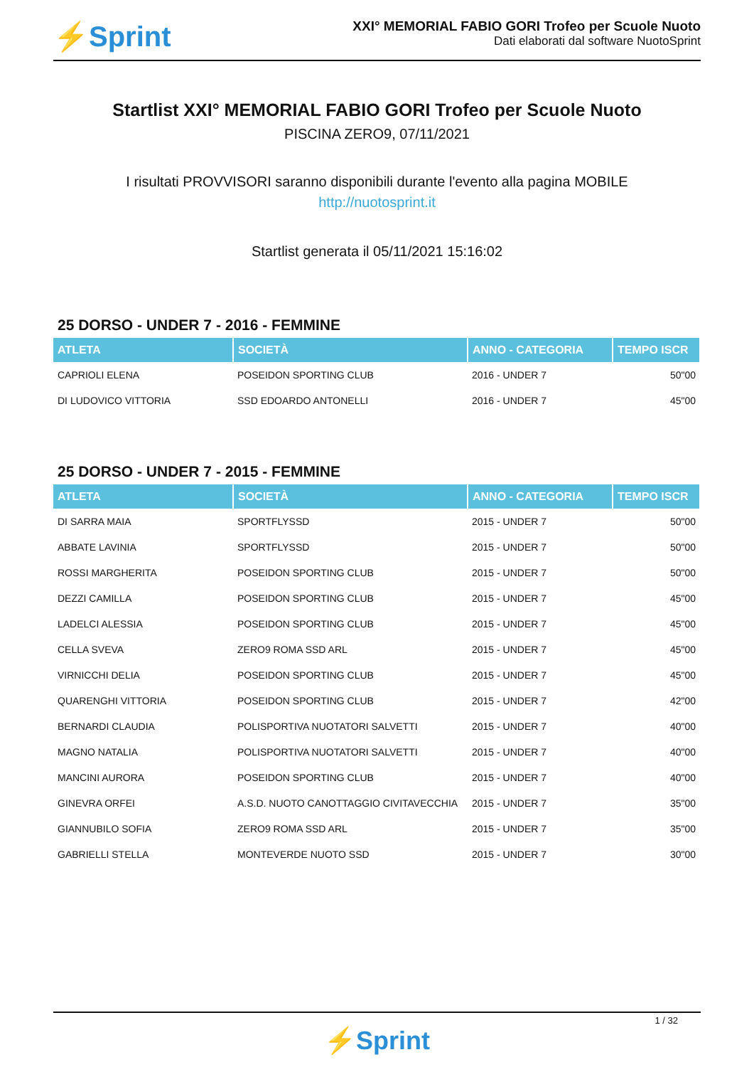⚡Sprint
XXI° MEMORIAL FABIO GORI Trofeo per Scuole Nuoto
Dati elaborati dal software NuotoSprint
Startlist XXI° MEMORIAL FABIO GORI Trofeo per Scuole Nuoto
PISCINA ZERO9, 07/11/2021
I risultati PROVVISORI saranno disponibili durante l'evento alla pagina MOBILE
http://nuotosprint.it
Startlist generata il 05/11/2021 15:16:02
25 DORSO - UNDER 7 - 2016 - FEMMINE
| ATLETA | SOCIETÀ | ANNO - CATEGORIA | TEMPO ISCR |
| --- | --- | --- | --- |
| CAPRIOLI ELENA | POSEIDON SPORTING CLUB | 2016 - UNDER 7 | 50"00 |
| DI LUDOVICO VITTORIA | SSD EDOARDO ANTONELLI | 2016 - UNDER 7 | 45"00 |
25 DORSO - UNDER 7 - 2015 - FEMMINE
| ATLETA | SOCIETÀ | ANNO - CATEGORIA | TEMPO ISCR |
| --- | --- | --- | --- |
| DI SARRA MAIA | SPORTFLYSSD | 2015 - UNDER 7 | 50"00 |
| ABBATE LAVINIA | SPORTFLYSSD | 2015 - UNDER 7 | 50"00 |
| ROSSI MARGHERITA | POSEIDON SPORTING CLUB | 2015 - UNDER 7 | 50"00 |
| DEZZI CAMILLA | POSEIDON SPORTING CLUB | 2015 - UNDER 7 | 45"00 |
| LADELCI ALESSIA | POSEIDON SPORTING CLUB | 2015 - UNDER 7 | 45"00 |
| CELLA SVEVA | ZERO9 ROMA SSD ARL | 2015 - UNDER 7 | 45"00 |
| VIRNICCHI DELIA | POSEIDON SPORTING CLUB | 2015 - UNDER 7 | 45"00 |
| QUARENGHI VITTORIA | POSEIDON SPORTING CLUB | 2015 - UNDER 7 | 42"00 |
| BERNARDI CLAUDIA | POLISPORTIVA NUOTATORI SALVETTI | 2015 - UNDER 7 | 40"00 |
| MAGNO NATALIA | POLISPORTIVA NUOTATORI SALVETTI | 2015 - UNDER 7 | 40"00 |
| MANCINI AURORA | POSEIDON SPORTING CLUB | 2015 - UNDER 7 | 40"00 |
| GINEVRA ORFEI | A.S.D. NUOTO CANOTTAGGIO CIVITAVECCHIA | 2015 - UNDER 7 | 35"00 |
| GIANNUBILO SOFIA | ZERO9 ROMA SSD ARL | 2015 - UNDER 7 | 35"00 |
| GABRIELLI STELLA | MONTEVERDE NUOTO SSD | 2015 - UNDER 7 | 30"00 |
1 / 32
⚡Sprint